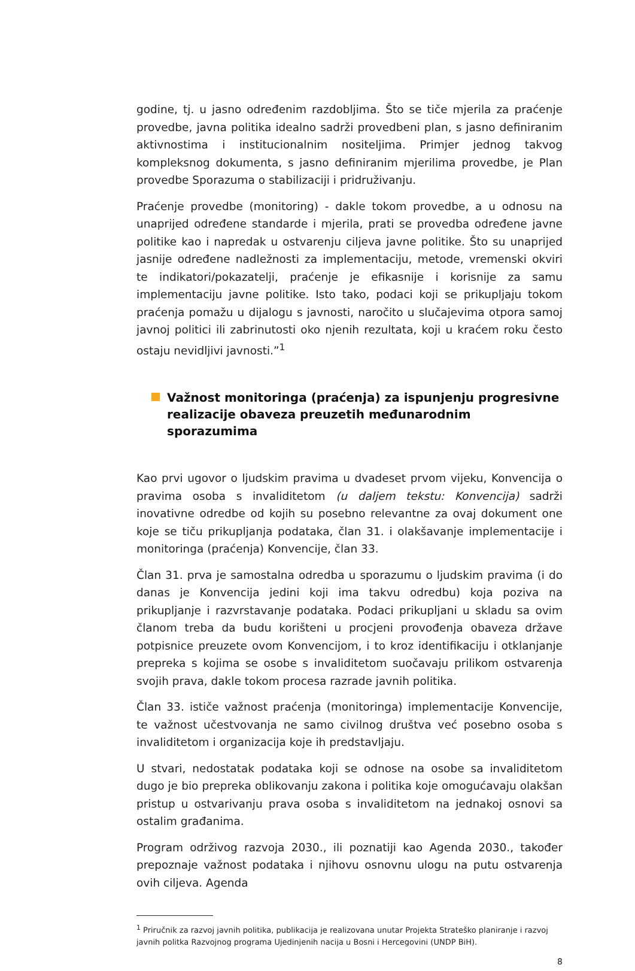godine, tj. u jasno određenim razdobljima. Što se tiče mjerila za praćenje provedbe, javna politika idealno sadrži provedbeni plan, s jasno definiranim aktivnostima i institucionalnim nositeljima. Primjer jednog takvog kompleksnog dokumenta, s jasno definiranim mjerilima provedbe, je Plan provedbe Sporazuma o stabilizaciji i pridruživanju.
Praćenje provedbe (monitoring) - dakle tokom provedbe, a u odnosu na unaprijed određene standarde i mjerila, prati se provedba određene javne politike kao i napredak u ostvarenju ciljeva javne politike. Što su unaprijed jasnije određene nadležnosti za implementaciju, metode, vremenski okviri te indikatori/pokazatelji, praćenje je efikasnije i korisnije za samu implementaciju javne politike. Isto tako, podaci koji se prikupljaju tokom praćenja pomažu u dijalogu s javnosti, naročito u slučajevima otpora samoj javnoj politici ili zabrinutosti oko njenih rezultata, koji u kraćem roku često ostaju nevidljivi javnosti.”<sup>1</sup>
Važnost monitoringa (praćenja) za ispunjenju progresivne realizacije obaveza preuzetih međunarodnim sporazumima
Kao prvi ugovor o ljudskim pravima u dvadeset prvom vijeku, Konvencija o pravima osoba s invaliditetom (u daljem tekstu: Konvencija) sadrži inovativne odredbe od kojih su posebno relevantne za ovaj dokument one koje se tiču prikupljanja podataka, član 31. i olakšavanje implementacije i monitoringa (praćenja) Konvencije, član 33.
Član 31. prva je samostalna odredba u sporazumu o ljudskim pravima (i do danas je Konvencija jedini koji ima takvu odredbu) koja poziva na prikupljanje i razvrstavanje podataka. Podaci prikupljani u skladu sa ovim članom treba da budu korišteni u procjeni provođenja obaveza države potpisnice preuzete ovom Konvencijom, i to kroz identifikaciju i otklanjanje prepreka s kojima se osobe s invaliditetom suočavaju prilikom ostvarenja svojih prava, dakle tokom procesa razrade javnih politika.
Član 33. ističe važnost praćenja (monitoringa) implementacije Konvencije, te važnost učestvovanja ne samo civilnog društva već posebno osoba s invaliditetom i organizacija koje ih predstavljaju.
U stvari, nedostatak podataka koji se odnose na osobe sa invaliditetom dugo je bio prepreka oblikovanju zakona i politika koje omogućavaju olakšan pristup u ostvarivanju prava osoba s invaliditetom na jednakoj osnovi sa ostalim građanima.
Program održivog razvoja 2030., ili poznatiji kao Agenda 2030., također prepoznaje važnost podataka i njihovu osnovnu ulogu na putu ostvarenja ovih ciljeva. Agenda
<sup>1</sup> Priručnik za razvoj javnih politika, publikacija je realizovana unutar Projekta Strateško planiranje i razvoj javnih politka Razvojnog programa Ujedinjenih nacija u Bosni i Hercegovini (UNDP BiH).
8